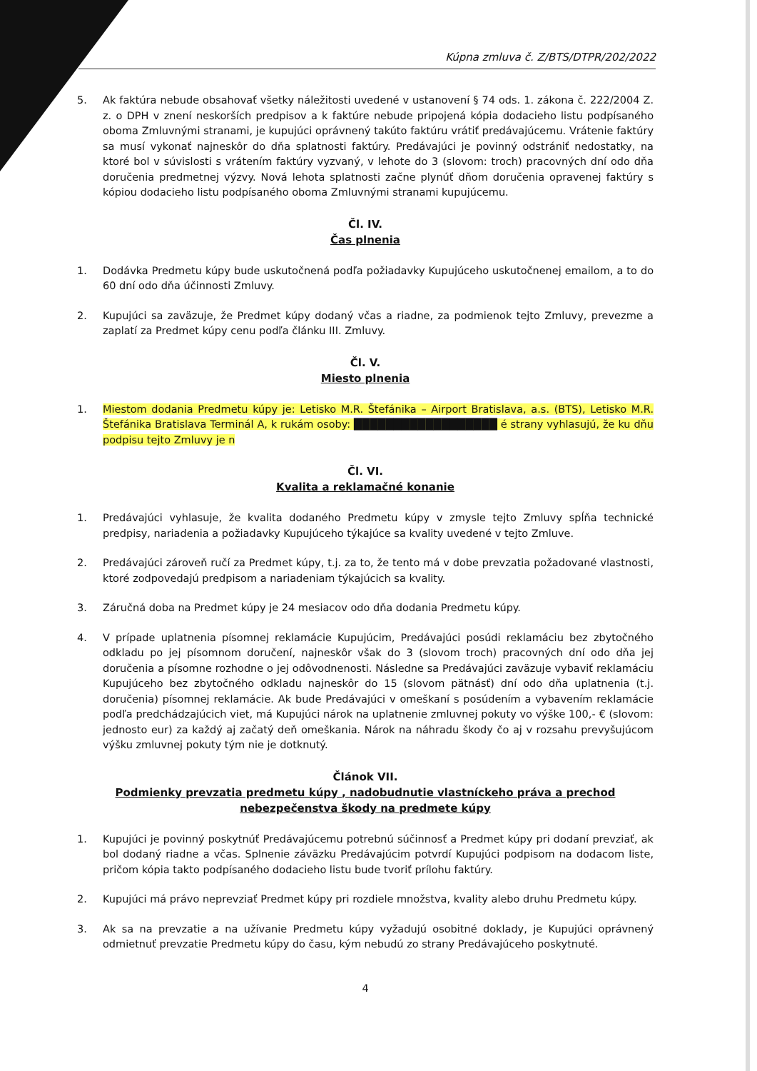Kúpna zmluva č. Z/BTS/DTPR/202/2022
5. Ak faktúra nebude obsahovať všetky náležitosti uvedené v ustanovení § 74 ods. 1. zákona č. 222/2004 Z. z. o DPH v znení neskorších predpisov a k faktúre nebude pripojená kópia dodacieho listu podpísaného oboma Zmluvnými stranami, je kupujúci oprávnený takúto faktúru vrátiť predávajúcemu. Vrátenie faktúry sa musí vykonať najneskôr do dňa splatnosti faktúry. Predávajúci je povinný odstrániť nedostatky, na ktoré bol v súvislosti s vrátením faktúry vyzvaný, v lehote do 3 (slovom: troch) pracovných dní odo dňa doručenia predmetnej výzvy. Nová lehota splatnosti začne plynúť dňom doručenia opravenej faktúry s kópiou dodacieho listu podpísaného oboma Zmluvnými stranami kupujúcemu.
Čl. IV.
Čas plnenia
1. Dodávka Predmetu kúpy bude uskutočnená podľa požiadavky Kupujúceho uskutočnenej emailom, a to do 60 dní odo dňa účinnosti Zmluvy.
2. Kupujúci sa zaväzuje, že Predmet kúpy dodaný včas a riadne, za podmienok tejto Zmluvy, prevezme a zaplatí za Predmet kúpy cenu podľa článku III. Zmluvy.
Čl. V.
Miesto plnenia
1. Miestom dodania Predmetu kúpy je: Letisko M.R. Štefánika – Airport Bratislava, a.s. (BTS), Letisko M.R. Štefánika Bratislava Terminál A, k rukám osoby: ██████████████████ é strany vyhlasujú, že ku dňu podpisu tejto Zmluvy je n
Čl. VI.
Kvalita a reklamačné konanie
1. Predávajúci vyhlasuje, že kvalita dodaného Predmetu kúpy v zmysle tejto Zmluvy spĺňa technické predpisy, nariadenia a požiadavky Kupujúceho týkajúce sa kvality uvedené v tejto Zmluve.
2. Predávajúci zároveň ručí za Predmet kúpy, t.j. za to, že tento má v dobe prevzatia požadované vlastnosti, ktoré zodpovedajú predpisom a nariadeniam týkajúcich sa kvality.
3. Záručná doba na Predmet kúpy je 24 mesiacov odo dňa dodania Predmetu kúpy.
4. V prípade uplatnenia písomnej reklamácie Kupujúcim, Predávajúci posúdi reklamáciu bez zbytočného odkladu po jej písomnom doručení, najneskôr však do 3 (slovom troch) pracovných dní odo dňa jej doručenia a písomne rozhodne o jej odôvodnenosti. Následne sa Predávajúci zaväzuje vybaviť reklamáciu Kupujúceho bez zbytočného odkladu najneskôr do 15 (slovom pätnásť) dní odo dňa uplatnenia (t.j. doručenia) písomnej reklamácie. Ak bude Predávajúci v omeškaní s posúdením a vybavením reklamácie podľa predchádzajúcich viet, má Kupujúci nárok na uplatnenie zmluvnej pokuty vo výške 100,- € (slovom: jednosto eur) za každý aj začatý deň omeškania. Nárok na náhradu škody čo aj v rozsahu prevyšujúcom výšku zmluvnej pokuty tým nie je dotknutý.
Článok VII.
Podmienky prevzatia predmetu kúpy , nadobudnutie vlastníckeho práva a prechod nebezpečenstva škody na predmete kúpy
1. Kupujúci je povinný poskytnúť Predávajúcemu potrebnú súčinnosť a Predmet kúpy pri dodaní prevziať, ak bol dodaný riadne a včas. Splnenie záväzku Predávajúcim potvrdí Kupujúci podpisom na dodacom liste, pričom kópia takto podpísaného dodacieho listu bude tvoriť prílohu faktúry.
2. Kupujúci má právo neprevziať Predmet kúpy pri rozdiele množstva, kvality alebo druhu Predmetu kúpy.
3. Ak sa na prevzatie a na užívanie Predmetu kúpy vyžadujú osobitné doklady, je Kupujúci oprávnený odmietnuť prevzatie Predmetu kúpy do času, kým nebudú zo strany Predávajúceho poskytnuté.
4